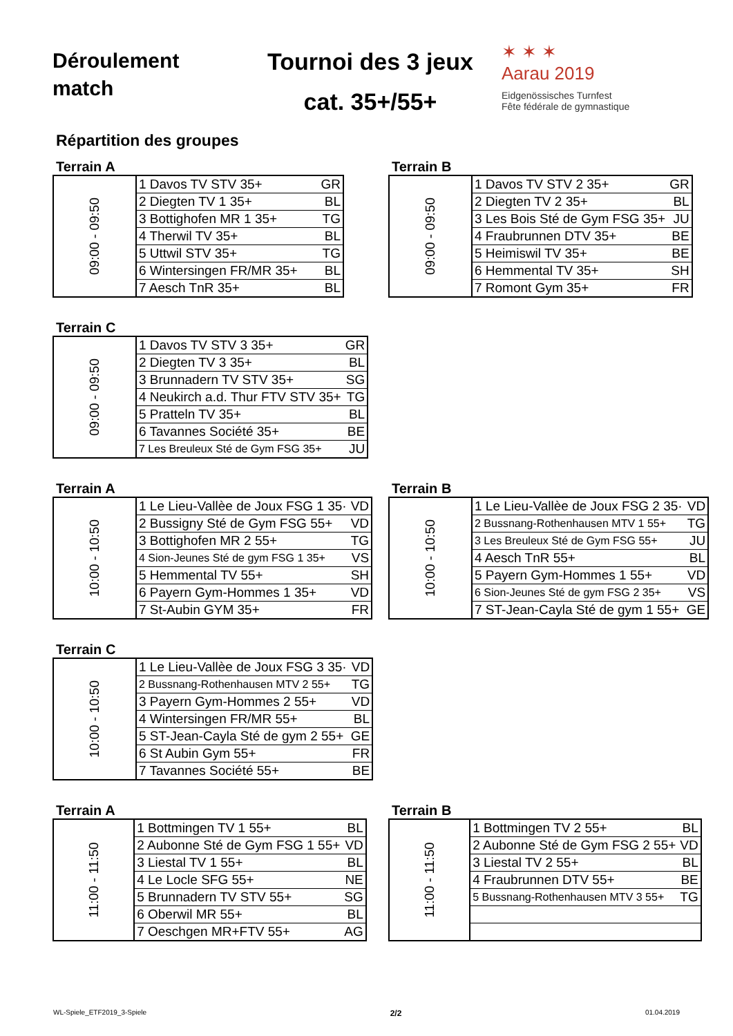Déroulement
match
Tournoi des 3 jeux
cat. 35+/55+
✶ ✶ ✶
Aarau 2019
Eidgenössisches Turnfest
Fête fédérale de gymnastique
Répartition des groupes
Terrain A
| 09:00 - 09:50 | 1 Davos TV STV 35+ | GR |
| | 2 Diegten TV 1 35+ | BL |
| | 3 Bottighofen MR 1 35+ | TG |
| | 4 Therwil TV 35+ | BL |
| | 5 Uttwil STV 35+ | TG |
| | 6 Wintersingen FR/MR 35+ | BL |
| | 7 Aesch TnR 35+ | BL |
Terrain B
| 09:00 - 09:50 | 1 Davos TV STV 2 35+ | GR |
| | 2 Diegten TV 2 35+ | BL |
| | 3 Les Bois Sté de Gym FSG 35+ | JU |
| | 4 Fraubrunnen DTV 35+ | BE |
| | 5 Heimiswil TV 35+ | BE |
| | 6 Hemmental TV 35+ | SH |
| | 7 Romont Gym 35+ | FR |
Terrain C
| 09:00 - 09:50 | 1 Davos TV STV 3 35+ | GR |
| | 2 Diegten TV 3 35+ | BL |
| | 3 Brunnadern TV STV 35+ | SG |
| | 4 Neukirch a.d. Thur FTV STV 35+ | TG |
| | 5 Pratteln TV 35+ | BL |
| | 6 Tavannes Société 35+ | BE |
| | 7 Les Breuleux Sté de Gym FSG 35+ | JU |
Terrain A
| 10:00 - 10:50 | 1 Le Lieu-Vallèe de Joux FSG 1 35· | VD |
| | 2 Bussigny Sté de Gym FSG 55+ | VD |
| | 3 Bottighofen MR 2 55+ | TG |
| | 4 Sion-Jeunes Sté de gym FSG 1 35+ | VS |
| | 5 Hemmental TV 55+ | SH |
| | 6 Payern Gym-Hommes 1 35+ | VD |
| | 7 St-Aubin GYM 35+ | FR |
Terrain B
| 10:00 - 10:50 | 1 Le Lieu-Vallèe de Joux FSG 2 35· | VD |
| | 2 Bussnang-Rothenhausen MTV 1 55+ | TG |
| | 3 Les Breuleux Sté de Gym FSG 55+ | JU |
| | 4 Aesch TnR 55+ | BL |
| | 5 Payern Gym-Hommes 1 55+ | VD |
| | 6 Sion-Jeunes Sté de gym FSG 2 35+ | VS |
| | 7 ST-Jean-Cayla Sté de gym 1 55+ | GE |
Terrain C
| 10:00 - 10:50 | 1 Le Lieu-Vallèe de Joux FSG 3 35· | VD |
| | 2 Bussnang-Rothenhausen MTV 2 55+ | TG |
| | 3 Payern Gym-Hommes 2 55+ | VD |
| | 4 Wintersingen FR/MR 55+ | BL |
| | 5 ST-Jean-Cayla Sté de gym 2 55+ | GE |
| | 6 St Aubin Gym 55+ | FR |
| | 7 Tavannes Société 55+ | BE |
Terrain A
| 11:00 - 11:50 | 1 Bottmingen TV 1 55+ | BL |
| | 2 Aubonne Sté de Gym FSG 1 55+ | VD |
| | 3 Liestal TV 1 55+ | BL |
| | 4 Le Locle SFG 55+ | NE |
| | 5 Brunnadern TV STV 55+ | SG |
| | 6 Oberwil MR 55+ | BL |
| | 7 Oeschgen MR+FTV 55+ | AG |
Terrain B
| 11:00 - 11:50 | 1 Bottmingen TV 2 55+ | BL |
| | 2 Aubonne Sté de Gym FSG 2 55+ | VD |
| | 3 Liestal TV 2 55+ | BL |
| | 4 Fraubrunnen DTV 55+ | BE |
| | 5 Bussnang-Rothenhausen MTV 3 55+ | TG |
WL-Spiele_ETF2019_3-Spiele 2/2 01.04.2019